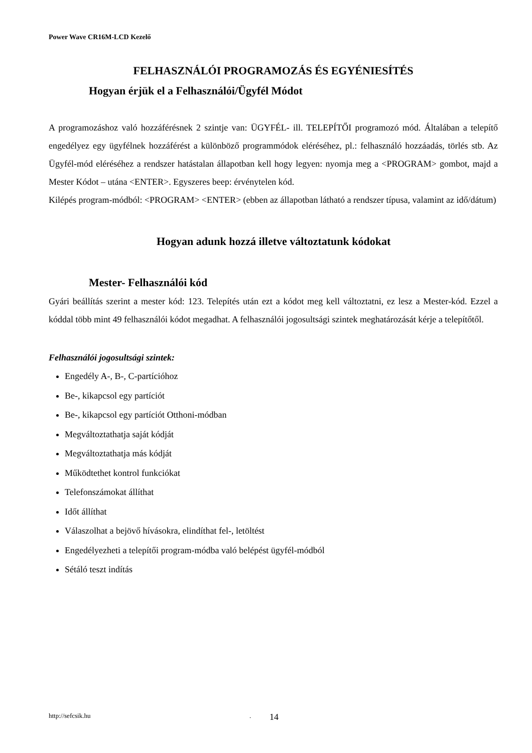Power Wave CR16M-LCD Kezelő
FELHASZNÁLÓI PROGRAMOZÁS ÉS EGYÉNIESÍTÉS
Hogyan érjük el a Felhasználói/Ügyfél Módot
A programozáshoz való hozzáférésnek 2 szintje van: ÜGYFÉL- ill. TELEPÍTŐI programozó mód. Általában a telepítő engedélyez egy ügyfélnek hozzáférést a különböző programmódok eléréséhez, pl.: felhasználó hozzáadás, törlés stb. Az Ügyfél-mód eléréséhez a rendszer hatástalan állapotban kell hogy legyen: nyomja meg a <PROGRAM> gombot, majd a Mester Kódot – utána <ENTER>. Egyszeres beep: érvénytelen kód.
Kilépés program-módból: <PROGRAM> <ENTER> (ebben az állapotban látható a rendszer típusa, valamint az idő/dátum)
Hogyan adunk hozzá illetve változtatunk kódokat
Mester- Felhasználói kód
Gyári beállítás szerint a mester kód: 123. Telepítés után ezt a kódot meg kell változtatni, ez lesz a Mester-kód. Ezzel a kóddal több mint 49 felhasználói kódot megadhat. A felhasználói jogosultsági szintek meghatározását kérje a telepítőtől.
Felhasználói jogosultsági szintek:
Engedély A-, B-, C-partícióhoz
Be-, kikapcsol egy partíciót
Be-, kikapcsol egy partíciót Otthoni-módban
Megváltoztathatja saját kódját
Megváltoztathatja más kódját
Működtethet kontrol funkciókat
Telefonszámokat állíthat
Időt állíthat
Válaszolhat a bejövő hívásokra, elindíthat fel-, letöltést
Engedélyezheti a telepítői program-módba való belépést ügyfél-módból
Sétáló teszt indítás
http://sefcsik.hu. 14